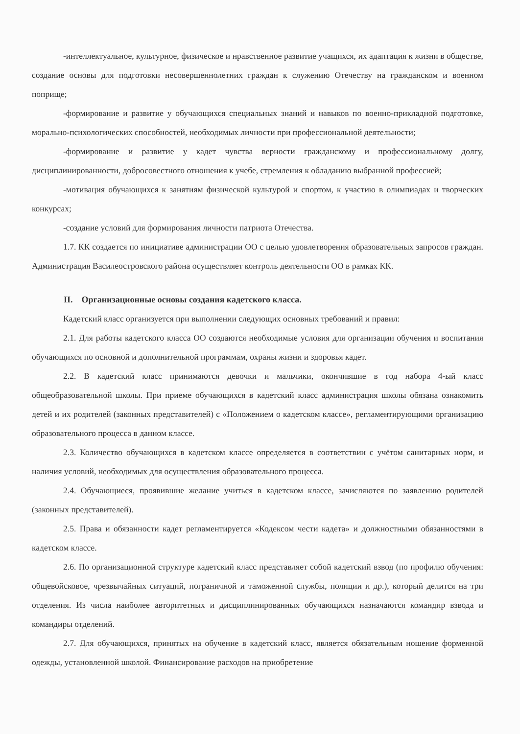-интеллектуальное, культурное, физическое и нравственное развитие учащихся, их адаптация к жизни в обществе, создание основы для подготовки несовершеннолетних граждан к служению Отечеству на гражданском и военном поприще;
-формирование и развитие у обучающихся специальных знаний и навыков по военно-прикладной подготовке, морально-психологических способностей, необходимых личности при профессиональной деятельности;
-формирование и развитие у кадет чувства верности гражданскому и профессиональному долгу, дисциплинированности, добросовестного отношения к учебе, стремления к обладанию выбранной профессией;
-мотивация обучающихся к занятиям физической культурой и спортом, к участию в олимпиадах и творческих конкурсах;
-создание условий для формирования личности патриота Отечества.
1.7. КК создается по инициативе администрации ОО с целью удовлетворения образовательных запросов граждан. Администрация Василеостровского района осуществляет контроль деятельности ОО в рамках КК.
II. Организационные основы создания кадетского класса.
Кадетский класс организуется при выполнении следующих основных требований и правил:
2.1. Для работы кадетского класса ОО создаются необходимые условия для организации обучения и воспитания обучающихся по основной и дополнительной программам, охраны жизни и здоровья кадет.
2.2. В кадетский класс принимаются девочки и мальчики, окончившие в год набора 4-ый класс общеобразовательной школы. При приеме обучающихся в кадетский класс администрация школы обязана ознакомить детей и их родителей (законных представителей) с «Положением о кадетском классе», регламентирующими организацию образовательного процесса в данном классе.
2.3. Количество обучающихся в кадетском классе определяется в соответствии с учётом санитарных норм, и наличия условий, необходимых для осуществления образовательного процесса.
2.4. Обучающиеся, проявившие желание учиться в кадетском классе, зачисляются по заявлению родителей (законных представителей).
2.5. Права и обязанности кадет регламентируется «Кодексом чести кадета» и должностными обязанностями в кадетском классе.
2.6. По организационной структуре кадетский класс представляет собой кадетский взвод (по профилю обучения: общевойсковое, чрезвычайных ситуаций, пограничной и таможенной службы, полиции и др.), который делится на три отделения. Из числа наиболее авторитетных и дисциплинированных обучающихся назначаются командир взвода и командиры отделений.
2.7. Для обучающихся, принятых на обучение в кадетский класс, является обязательным ношение форменной одежды, установленной школой. Финансирование расходов на приобретение